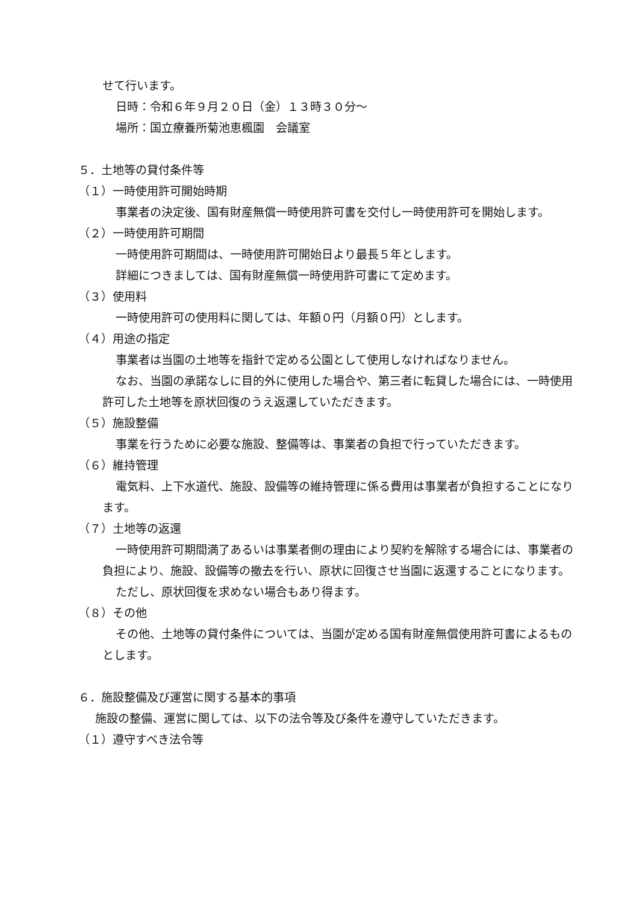せて行います。
日時：令和６年９月２０日（金）１３時３０分～
場所：国立療養所菊池恵楓園　会議室
５．土地等の貸付条件等
（１）一時使用許可開始時期
事業者の決定後、国有財産無償一時使用許可書を交付し一時使用許可を開始します。
（２）一時使用許可期間
一時使用許可期間は、一時使用許可開始日より最長５年とします。
詳細につきましては、国有財産無償一時使用許可書にて定めます。
（３）使用料
一時使用許可の使用料に関しては、年額０円（月額０円）とします。
（４）用途の指定
事業者は当園の土地等を指針で定める公園として使用しなければなりません。
なお、当園の承諾なしに目的外に使用した場合や、第三者に転貸した場合には、一時使用許可した土地等を原状回復のうえ返還していただきます。
（５）施設整備
事業を行うために必要な施設、整備等は、事業者の負担で行っていただきます。
（６）維持管理
電気料、上下水道代、施設、設備等の維持管理に係る費用は事業者が負担することになります。
（７）土地等の返還
一時使用許可期間満了あるいは事業者側の理由により契約を解除する場合には、事業者の負担により、施設、設備等の撤去を行い、原状に回復させ当園に返還することになります。
ただし、原状回復を求めない場合もあり得ます。
（８）その他
その他、土地等の貸付条件については、当園が定める国有財産無償使用許可書によるものとします。
６．施設整備及び運営に関する基本的事項
施設の整備、運営に関しては、以下の法令等及び条件を遵守していただきます。
（１）遵守すべき法令等